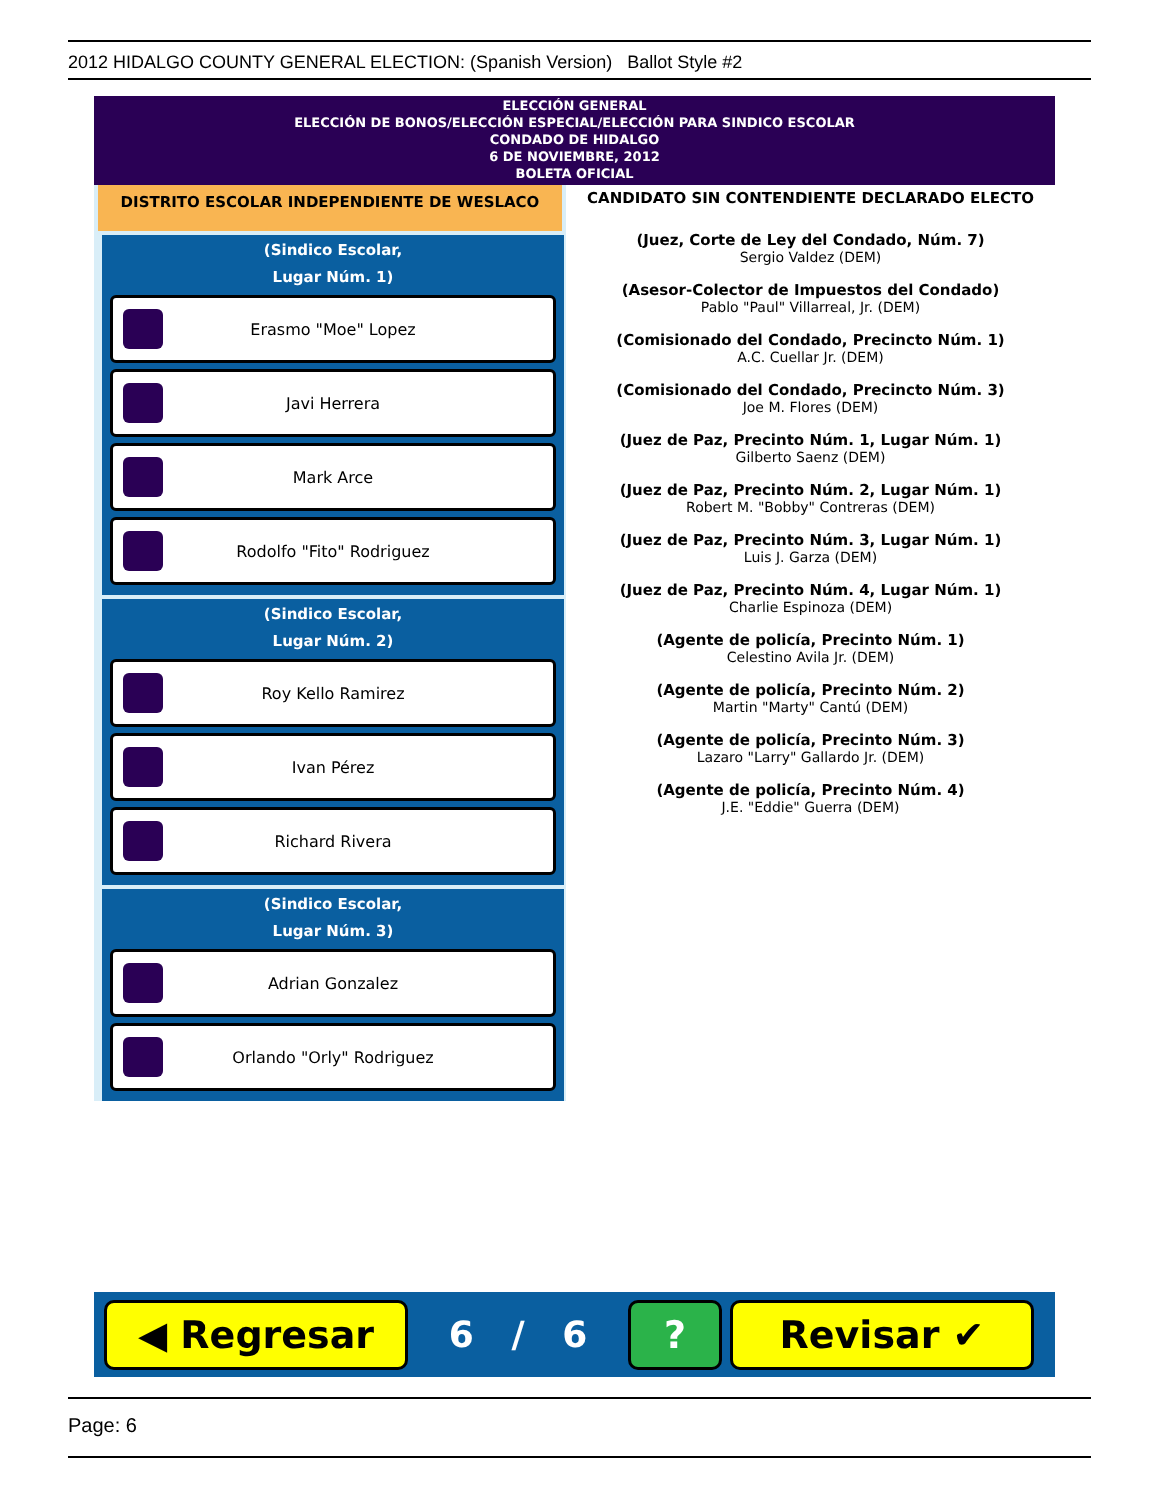2012 HIDALGO COUNTY GENERAL ELECTION: (Spanish Version) Ballot Style #2
ELECCIÓN GENERAL
ELECCIÓN DE BONOS/ELECCIÓN ESPECIAL/ELECCIÓN PARA SINDICO ESCOLAR
CONDADO DE HIDALGO
6 DE NOVIEMBRE, 2012
BOLETA OFICIAL
DISTRITO ESCOLAR INDEPENDIENTE DE WESLACO
(Sindico Escolar,
Lugar Núm. 1)
Erasmo "Moe" Lopez
Javi Herrera
Mark Arce
Rodolfo "Fito" Rodriguez
(Sindico Escolar,
Lugar Núm. 2)
Roy Kello Ramirez
Ivan Pérez
Richard Rivera
(Sindico Escolar,
Lugar Núm. 3)
Adrian Gonzalez
Orlando "Orly" Rodriguez
CANDIDATO SIN CONTENDIENTE DECLARADO ELECTO
(Juez, Corte de Ley del Condado, Núm. 7)
Sergio Valdez (DEM)
(Asesor-Colector de Impuestos del Condado)
Pablo "Paul" Villarreal, Jr. (DEM)
(Comisionado del Condado, Precincto Núm. 1)
A.C. Cuellar Jr. (DEM)
(Comisionado del Condado, Precincto Núm. 3)
Joe M. Flores (DEM)
(Juez de Paz, Precinto Núm. 1, Lugar Núm. 1)
Gilberto Saenz (DEM)
(Juez de Paz, Precinto Núm. 2, Lugar Núm. 1)
Robert M. "Bobby" Contreras (DEM)
(Juez de Paz, Precinto Núm. 3, Lugar Núm. 1)
Luis J. Garza (DEM)
(Juez de Paz, Precinto Núm. 4, Lugar Núm. 1)
Charlie Espinoza (DEM)
(Agente de policía, Precinto Núm. 1)
Celestino Avila Jr. (DEM)
(Agente de policía, Precinto Núm. 2)
Martin "Marty" Cantú (DEM)
(Agente de policía, Precinto Núm. 3)
Lazaro "Larry" Gallardo Jr. (DEM)
(Agente de policía, Precinto Núm. 4)
J.E. "Eddie" Guerra (DEM)
◀ Regresar
6 / 6
? Revisar ✔
Page: 6